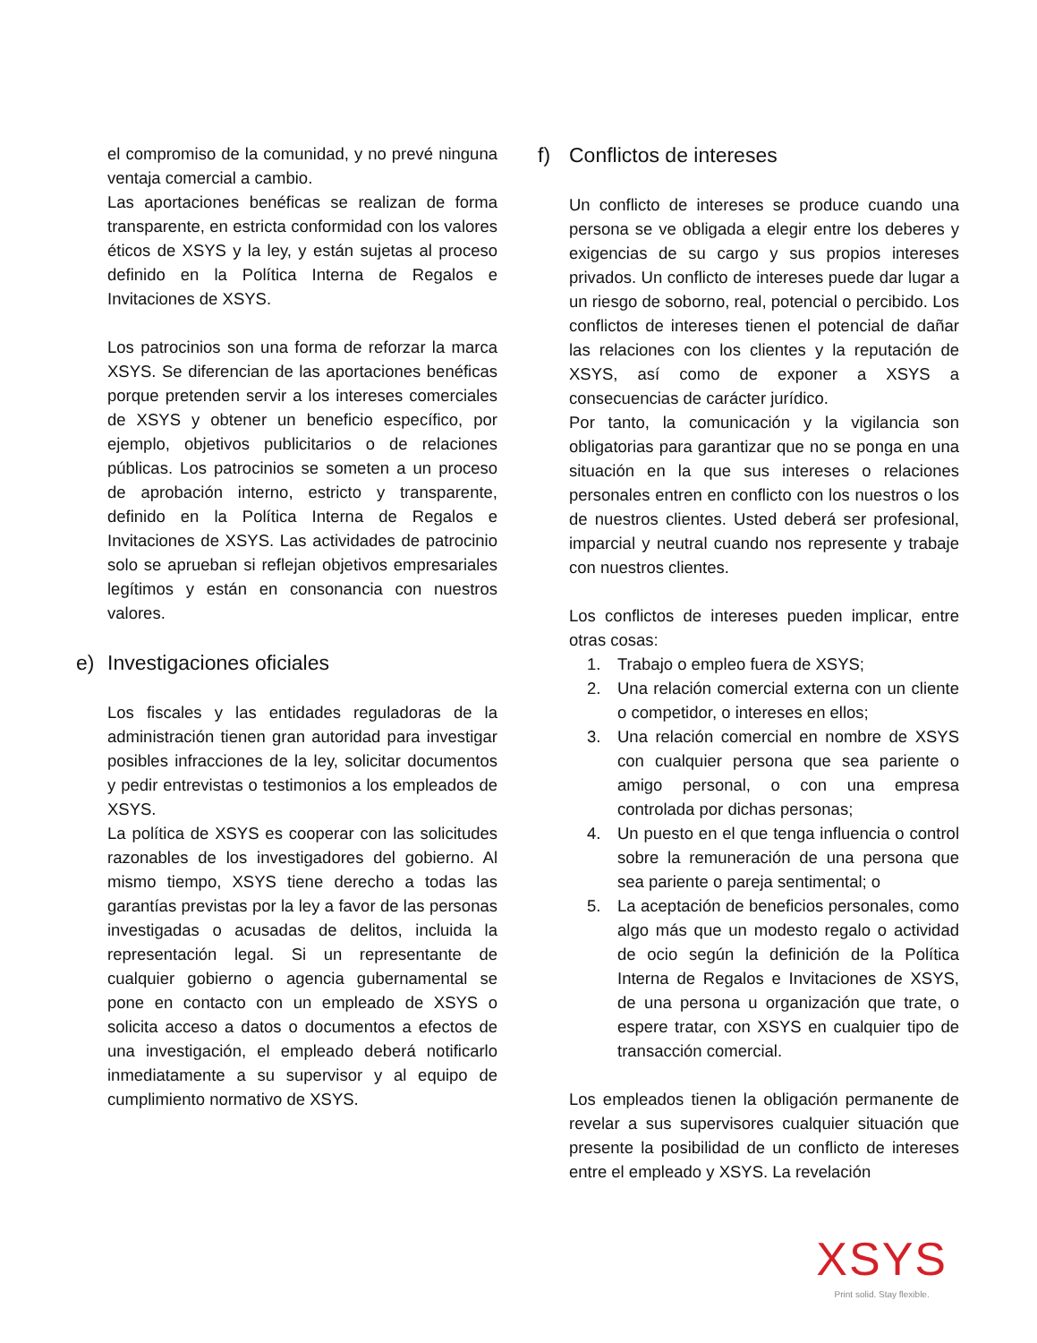el compromiso de la comunidad, y no prevé ninguna ventaja comercial a cambio.
Las aportaciones benéficas se realizan de forma transparente, en estricta conformidad con los valores éticos de XSYS y la ley, y están sujetas al proceso definido en la Política Interna de Regalos e Invitaciones de XSYS.
Los patrocinios son una forma de reforzar la marca XSYS. Se diferencian de las aportaciones benéficas porque pretenden servir a los intereses comerciales de XSYS y obtener un beneficio específico, por ejemplo, objetivos publicitarios o de relaciones públicas. Los patrocinios se someten a un proceso de aprobación interno, estricto y transparente, definido en la Política Interna de Regalos e Invitaciones de XSYS. Las actividades de patrocinio solo se aprueban si reflejan objetivos empresariales legítimos y están en consonancia con nuestros valores.
e) Investigaciones oficiales
Los fiscales y las entidades reguladoras de la administración tienen gran autoridad para investigar posibles infracciones de la ley, solicitar documentos y pedir entrevistas o testimonios a los empleados de XSYS.
La política de XSYS es cooperar con las solicitudes razonables de los investigadores del gobierno. Al mismo tiempo, XSYS tiene derecho a todas las garantías previstas por la ley a favor de las personas investigadas o acusadas de delitos, incluida la representación legal. Si un representante de cualquier gobierno o agencia gubernamental se pone en contacto con un empleado de XSYS o solicita acceso a datos o documentos a efectos de una investigación, el empleado deberá notificarlo inmediatamente a su supervisor y al equipo de cumplimiento normativo de XSYS.
f) Conflictos de intereses
Un conflicto de intereses se produce cuando una persona se ve obligada a elegir entre los deberes y exigencias de su cargo y sus propios intereses privados. Un conflicto de intereses puede dar lugar a un riesgo de soborno, real, potencial o percibido. Los conflictos de intereses tienen el potencial de dañar las relaciones con los clientes y la reputación de XSYS, así como de exponer a XSYS a consecuencias de carácter jurídico.
Por tanto, la comunicación y la vigilancia son obligatorias para garantizar que no se ponga en una situación en la que sus intereses o relaciones personales entren en conflicto con los nuestros o los de nuestros clientes. Usted deberá ser profesional, imparcial y neutral cuando nos represente y trabaje con nuestros clientes.
Los conflictos de intereses pueden implicar, entre otras cosas:
1. Trabajo o empleo fuera de XSYS;
2. Una relación comercial externa con un cliente o competidor, o intereses en ellos;
3. Una relación comercial en nombre de XSYS con cualquier persona que sea pariente o amigo personal, o con una empresa controlada por dichas personas;
4. Un puesto en el que tenga influencia o control sobre la remuneración de una persona que sea pariente o pareja sentimental; o
5. La aceptación de beneficios personales, como algo más que un modesto regalo o actividad de ocio según la definición de la Política Interna de Regalos e Invitaciones de XSYS, de una persona u organización que trate, o espere tratar, con XSYS en cualquier tipo de transacción comercial.
Los empleados tienen la obligación permanente de revelar a sus supervisores cualquier situación que presente la posibilidad de un conflicto de intereses entre el empleado y XSYS. La revelación
XSYS
Print solid. Stay flexible.